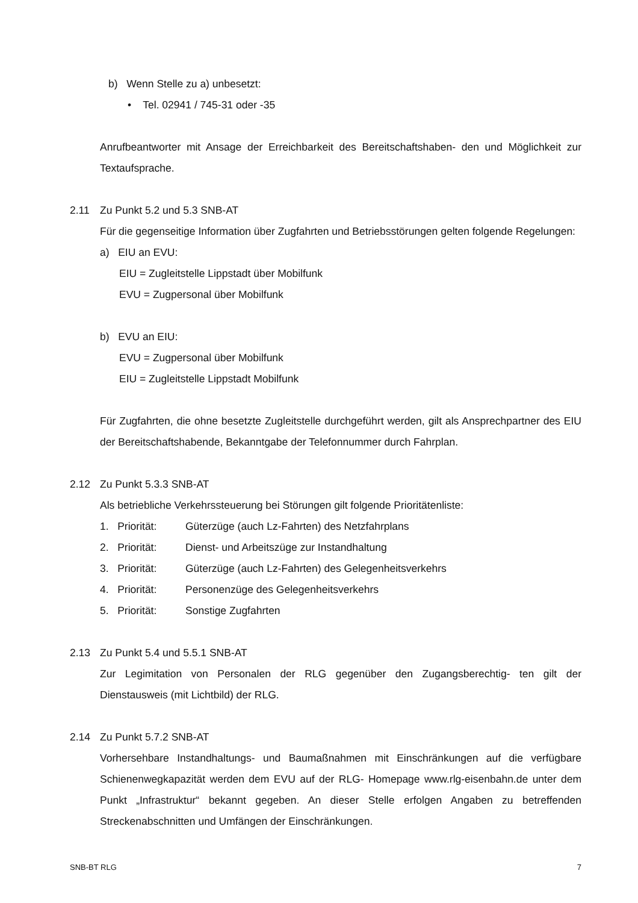b) Wenn Stelle zu a) unbesetzt:
• Tel. 02941 / 745-31 oder -35
Anrufbeantworter mit Ansage der Erreichbarkeit des Bereitschaftshaben- den und Möglichkeit zur Textaufsprache.
2.11 Zu Punkt 5.2 und 5.3 SNB-AT
Für die gegenseitige Information über Zugfahrten und Betriebsstörungen gelten folgende Regelungen:
a) EIU an EVU:
EIU = Zugleitstelle Lippstadt über Mobilfunk
EVU = Zugpersonal über Mobilfunk
b) EVU an EIU:
EVU = Zugpersonal über Mobilfunk
EIU = Zugleitstelle Lippstadt Mobilfunk
Für Zugfahrten, die ohne besetzte Zugleitstelle durchgeführt werden, gilt als Ansprechpartner des EIU der Bereitschaftshabende, Bekanntgabe der Telefonnummer durch Fahrplan.
2.12 Zu Punkt 5.3.3 SNB-AT
Als betriebliche Verkehrssteuerung bei Störungen gilt folgende Prioritätenliste:
1. Priorität: Güterzüge (auch Lz-Fahrten) des Netzfahrplans
2. Priorität: Dienst- und Arbeitszüge zur Instandhaltung
3. Priorität: Güterzüge (auch Lz-Fahrten) des Gelegenheitsverkehrs
4. Priorität: Personenzüge des Gelegenheitsverkehrs
5. Priorität: Sonstige Zugfahrten
2.13 Zu Punkt 5.4 und 5.5.1 SNB-AT
Zur Legimitation von Personalen der RLG gegenüber den Zugangsberechtig- ten gilt der Dienstausweis (mit Lichtbild) der RLG.
2.14 Zu Punkt 5.7.2 SNB-AT
Vorhersehbare Instandhaltungs- und Baumaßnahmen mit Einschränkungen auf die verfügbare Schienenwegkapazität werden dem EVU auf der RLG- Homepage www.rlg-eisenbahn.de unter dem Punkt „Infrastruktur“ bekannt gegeben. An dieser Stelle erfolgen Angaben zu betreffenden Streckenabschnitten und Umfängen der Einschränkungen.
SNB-BT RLG 7